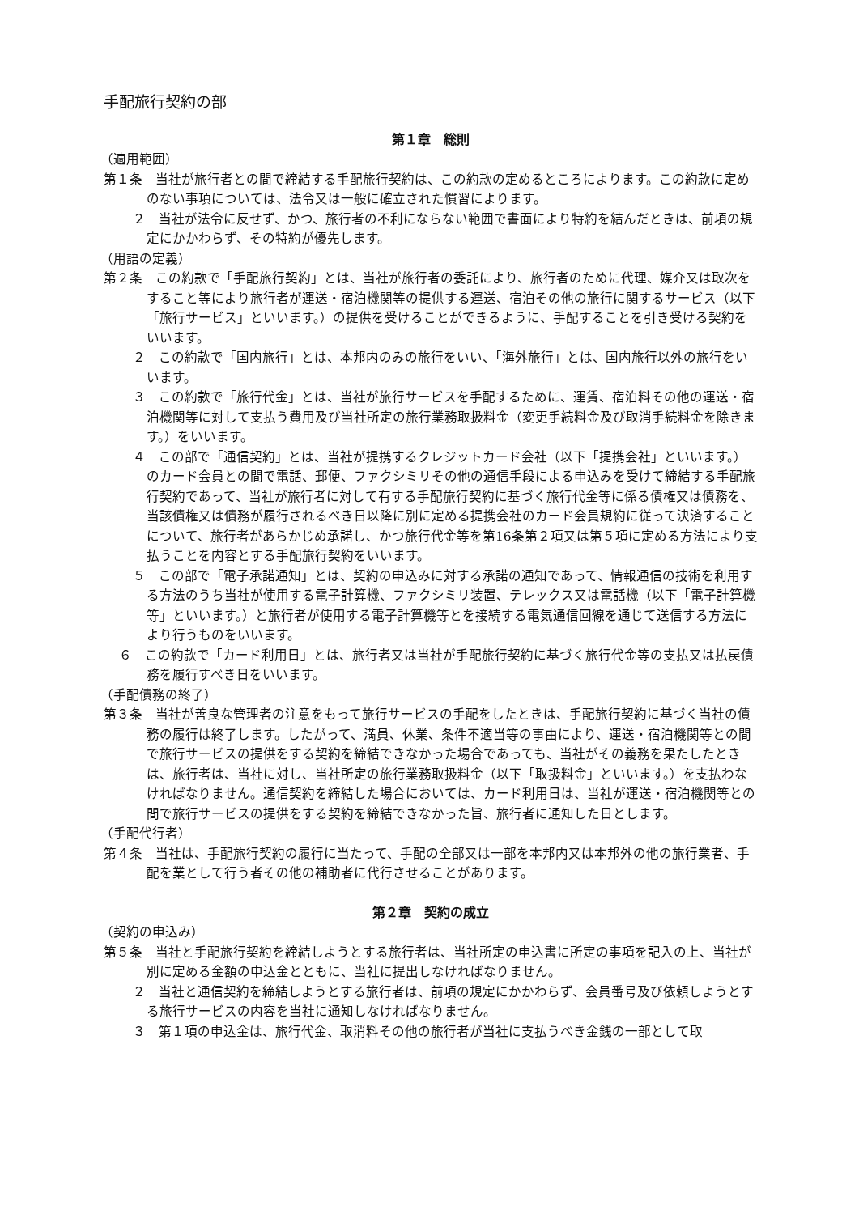手配旅行契約の部
第１章　総則
（適用範囲）
第１条　当社が旅行者との間で締結する手配旅行契約は、この約款の定めるところによります。この約款に定めのない事項については、法令又は一般に確立された慣習によります。
２　当社が法令に反せず、かつ、旅行者の不利にならない範囲で書面により特約を結んだときは、前項の規定にかかわらず、その特約が優先します。
（用語の定義）
第２条　この約款で「手配旅行契約」とは、当社が旅行者の委託により、旅行者のために代理、媒介又は取次をすること等により旅行者が運送・宿泊機関等の提供する運送、宿泊その他の旅行に関するサービス（以下「旅行サービス」といいます。）の提供を受けることができるように、手配することを引き受ける契約をいいます。
２　この約款で「国内旅行」とは、本邦内のみの旅行をいい、「海外旅行」とは、国内旅行以外の旅行をいいます。
３　この約款で「旅行代金」とは、当社が旅行サービスを手配するために、運賃、宿泊料その他の運送・宿泊機関等に対して支払う費用及び当社所定の旅行業務取扱料金（変更手続料金及び取消手続料金を除きます。）をいいます。
４　この部で「通信契約」とは、当社が提携するクレジットカード会社（以下「提携会社」といいます。）のカード会員との間で電話、郵便、ファクシミリその他の通信手段による申込みを受けて締結する手配旅行契約であって、当社が旅行者に対して有する手配旅行契約に基づく旅行代金等に係る債権又は債務を、当該債権又は債務が履行されるべき日以降に別に定める提携会社のカード会員規約に従って決済することについて、旅行者があらかじめ承諾し、かつ旅行代金等を第16条第２項又は第５項に定める方法により支払うことを内容とする手配旅行契約をいいます。
５　この部で「電子承諾通知」とは、契約の申込みに対する承諾の通知であって、情報通信の技術を利用する方法のうち当社が使用する電子計算機、ファクシミリ装置、テレックス又は電話機（以下「電子計算機等」といいます。）と旅行者が使用する電子計算機等とを接続する電気通信回線を通じて送信する方法により行うものをいいます。
６　この約款で「カード利用日」とは、旅行者又は当社が手配旅行契約に基づく旅行代金等の支払又は払戻債務を履行すべき日をいいます。
（手配債務の終了）
第３条　当社が善良な管理者の注意をもって旅行サービスの手配をしたときは、手配旅行契約に基づく当社の債務の履行は終了します。したがって、満員、休業、条件不適当等の事由により、運送・宿泊機関等との間で旅行サービスの提供をする契約を締結できなかった場合であっても、当社がその義務を果たしたときは、旅行者は、当社に対し、当社所定の旅行業務取扱料金（以下「取扱料金」といいます。）を支払わなければなりません。通信契約を締結した場合においては、カード利用日は、当社が運送・宿泊機関等との間で旅行サービスの提供をする契約を締結できなかった旨、旅行者に通知した日とします。
（手配代行者）
第４条　当社は、手配旅行契約の履行に当たって、手配の全部又は一部を本邦内又は本邦外の他の旅行業者、手配を業として行う者その他の補助者に代行させることがあります。
第２章　契約の成立
（契約の申込み）
第５条　当社と手配旅行契約を締結しようとする旅行者は、当社所定の申込書に所定の事項を記入の上、当社が別に定める金額の申込金とともに、当社に提出しなければなりません。
２　当社と通信契約を締結しようとする旅行者は、前項の規定にかかわらず、会員番号及び依頼しようとする旅行サービスの内容を当社に通知しなければなりません。
３　第１項の申込金は、旅行代金、取消料その他の旅行者が当社に支払うべき金銭の一部として取